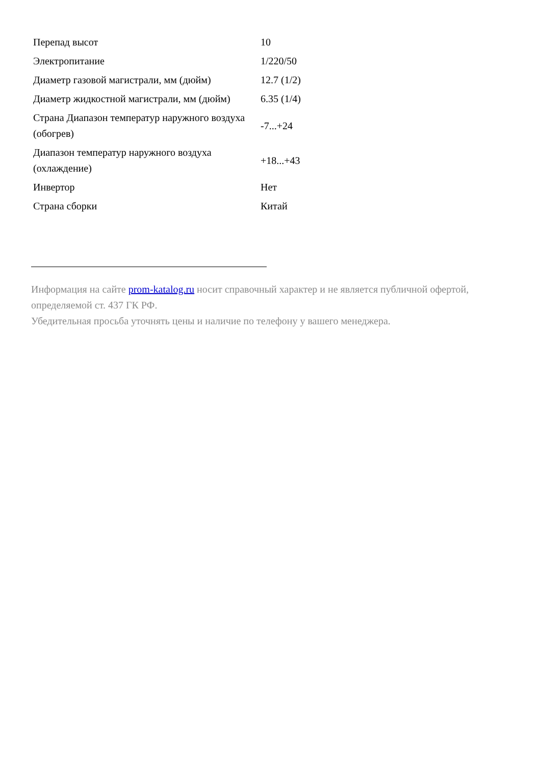| Перепад высот | 10 |
| Электропитание | 1/220/50 |
| Диаметр газовой магистрали, мм (дюйм) | 12.7 (1/2) |
| Диаметр жидкостной магистрали, мм (дюйм) | 6.35 (1/4) |
| Страна Диапазон температур наружного воздуха (обогрев) | -7...+24 |
| Диапазон температур наружного воздуха (охлаждение) | +18...+43 |
| Инвертор | Нет |
| Страна сборки | Китай |
Информация на сайте prom-katalog.ru носит справочный характер и не является публичной офертой, определяемой ст. 437 ГК РФ.
Убедительная просьба уточнять цены и наличие по телефону у вашего менеджера.